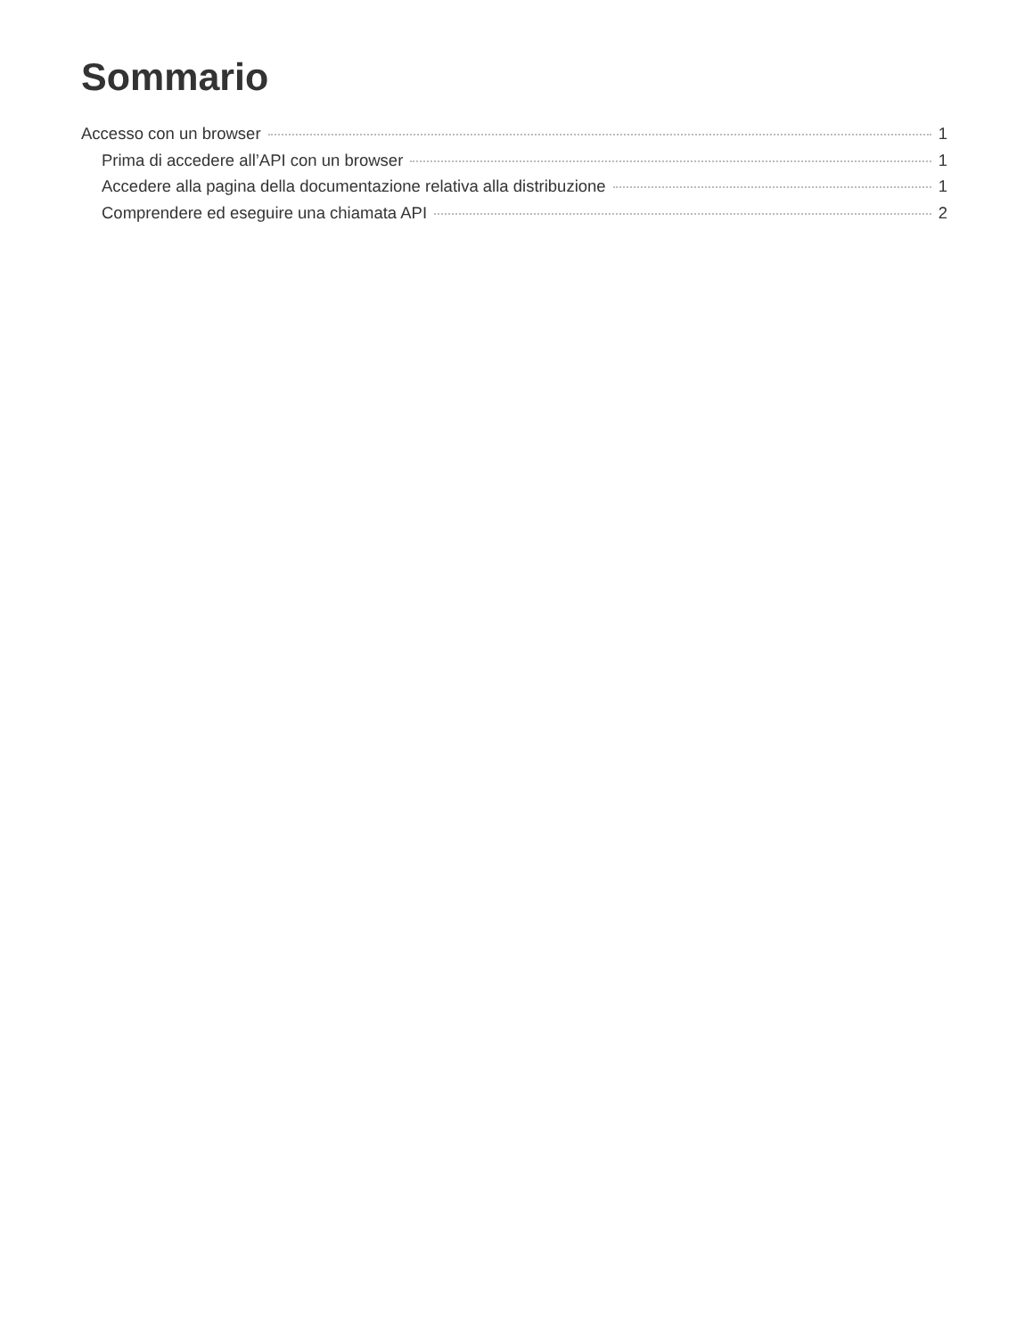Sommario
Accesso con un browser 1
Prima di accedere all’API con un browser 1
Accedere alla pagina della documentazione relativa alla distribuzione 1
Comprendere ed eseguire una chiamata API 2